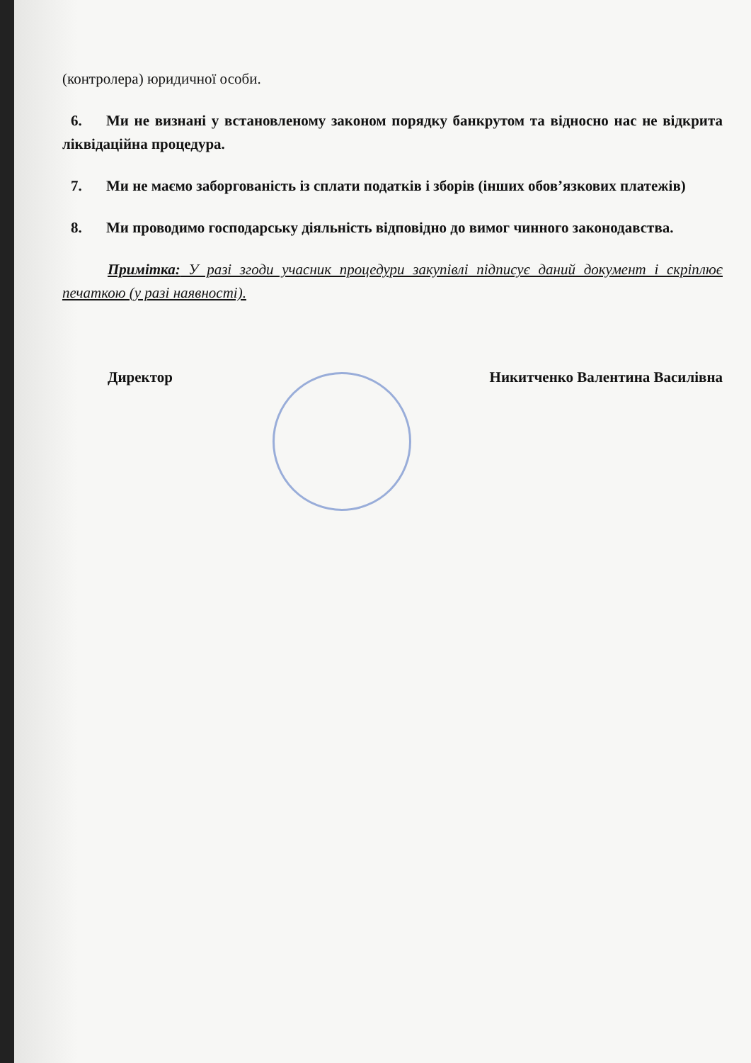(контролера) юридичної особи.
6. Ми не визнані у встановленому законом порядку банкрутом та відносно нас не відкрита ліквідаційна процедура.
7. Ми не маємо заборгованість із сплати податків і зборів (інших обов’язкових платежів)
8. Ми проводимо господарську діяльність відповідно до вимог чинного законодавства.
Примітка: У разі згоди учасник процедури закупівлі підписує даний документ і скріплює печаткою (у разі наявності).
Директор Никитченко Валентина Василівна